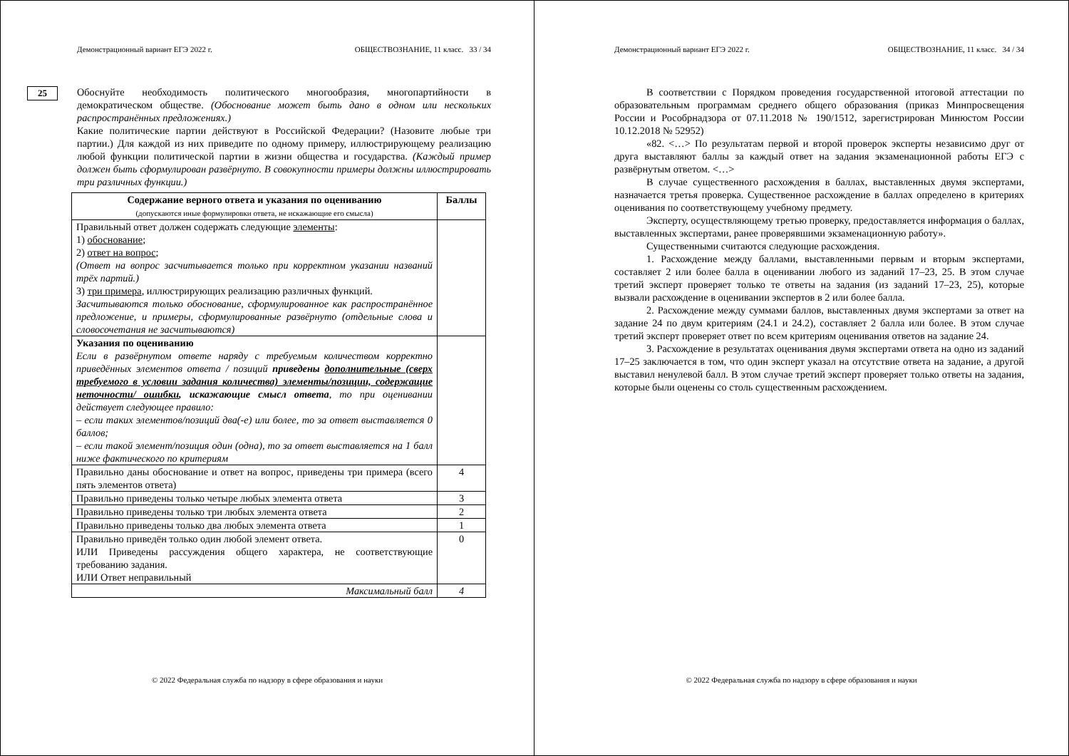Демонстрационный вариант ЕГЭ 2022 г. ОБЩЕСТВОЗНАНИЕ, 11 класс. 33 / 34
25
Обоснуйте необходимость политического многообразия, многопартийности в демократическом обществе. (Обоснование может быть дано в одном или нескольких распространённых предложениях.)
Какие политические партии действуют в Российской Федерации? (Назовите любые три партии.) Для каждой из них приведите по одному примеру, иллюстрирующему реализацию любой функции политической партии в жизни общества и государства. (Каждый пример должен быть сформулирован развёрнуто. В совокупности примеры должны иллюстрировать три различных функции.)
| Содержание верного ответа и указания по оцениванию (допускаются иные формулировки ответа, не искажающие его смысла) | Баллы |
| --- | --- |
| Правильный ответ должен содержать следующие элементы : 1) обоснование ; 2) ответ на вопрос ; (Ответ на вопрос засчитывается только при корректном указании названий трёх партий.) 3) три примера , иллюстрирующих реализацию различных функций. Засчитываются только обоснование, сформулированное как распространённое предложение, и примеры, сформулированные развёрнуто (отдельные слова и словосочетания не засчитываются) | |
| Указания по оцениванию Если в развёрнутом ответе наряду с требуемым количеством корректно приведённых элементов ответа / позиций приведены дополнительные (сверх требуемого в условии задания количества) элементы/позиции, содержащие неточности/ ошибки , искажающие смысл ответа , то при оценивании действует следующее правило: – если таких элементов/позиций два(-е) или более, то за ответ выставляется 0 баллов; – если такой элемент/позиция один (одна), то за ответ выставляется на 1 балл ниже фактического по критериям | |
| Правильно даны обоснование и ответ на вопрос, приведены три примера (всего пять элементов ответа) | 4 |
| Правильно приведены только четыре любых элемента ответа | 3 |
| Правильно приведены только три любых элемента ответа | 2 |
| Правильно приведены только два любых элемента ответа | 1 |
| Правильно приведён только один любой элемент ответа. ИЛИ Приведены рассуждения общего характера, не соответствующие требованию задания. ИЛИ Ответ неправильный | 0 |
| Максимальный балл | 4 |
© 2022 Федеральная служба по надзору в сфере образования и науки
Демонстрационный вариант ЕГЭ 2022 г. ОБЩЕСТВОЗНАНИЕ, 11 класс. 34 / 34
В соответствии с Порядком проведения государственной итоговой аттестации по образовательным программам среднего общего образования (приказ Минпросвещения России и Рособрнадзора от 07.11.2018 № 190/1512, зарегистрирован Минюстом России 10.12.2018 № 52952)
«82. <…> По результатам первой и второй проверок эксперты независимо друг от друга выставляют баллы за каждый ответ на задания экзаменационной работы ЕГЭ с развёрнутым ответом. <…>
В случае существенного расхождения в баллах, выставленных двумя экспертами, назначается третья проверка. Существенное расхождение в баллах определено в критериях оценивания по соответствующему учебному предмету.
Эксперту, осуществляющему третью проверку, предоставляется информация о баллах, выставленных экспертами, ранее проверявшими экзаменационную работу».
Существенными считаются следующие расхождения.
1. Расхождение между баллами, выставленными первым и вторым экспертами, составляет 2 или более балла в оценивании любого из заданий 17–23, 25. В этом случае третий эксперт проверяет только те ответы на задания (из заданий 17–23, 25), которые вызвали расхождение в оценивании экспертов в 2 или более балла.
2. Расхождение между суммами баллов, выставленных двумя экспертами за ответ на задание 24 по двум критериям (24.1 и 24.2), составляет 2 балла или более. В этом случае третий эксперт проверяет ответ по всем критериям оценивания ответов на задание 24.
3. Расхождение в результатах оценивания двумя экспертами ответа на одно из заданий 17–25 заключается в том, что один эксперт указал на отсутствие ответа на задание, а другой выставил ненулевой балл. В этом случае третий эксперт проверяет только ответы на задания, которые были оценены со столь существенным расхождением.
© 2022 Федеральная служба по надзору в сфере образования и науки